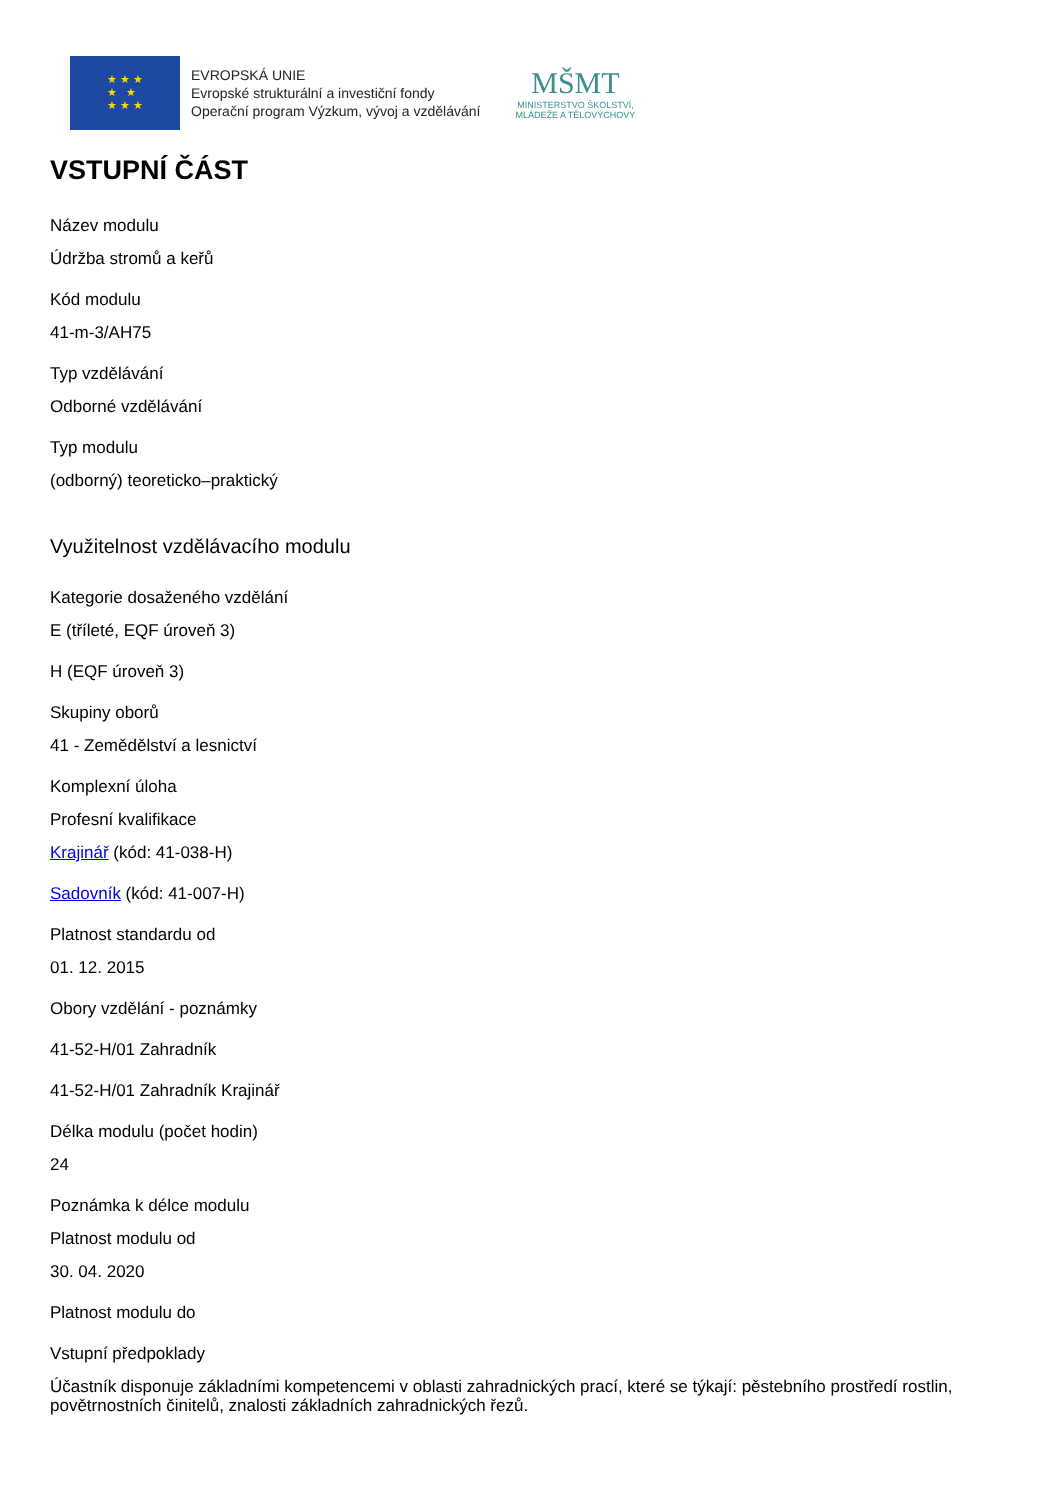★ ★ ★
★ ★
★ ★ ★
EVROPSKÁ UNIE
Evropské strukturální a investiční fondy
Operační program Výzkum, vývoj a vzdělávání
MŠMT
MINISTERSTVO ŠKOLSTVÍ,
MLÁDEŽE A TĚLOVÝCHOVY
VSTUPNÍ ČÁST
Název modulu
Údržba stromů a keřů
Kód modulu
41-m-3/AH75
Typ vzdělávání
Odborné vzdělávání
Typ modulu
(odborný) teoreticko–praktický
Využitelnost vzdělávacího modulu
Kategorie dosaženého vzdělání
E (tříleté, EQF úroveň 3)
H (EQF úroveň 3)
Skupiny oborů
41 - Zemědělství a lesnictví
Komplexní úloha
Profesní kvalifikace
Krajinář (kód: 41-038-H)
Sadovník (kód: 41-007-H)
Platnost standardu od
01. 12. 2015
Obory vzdělání - poznámky
41-52-H/01 Zahradník
41-52-H/01 Zahradník Krajinář
Délka modulu (počet hodin)
24
Poznámka k délce modulu
Platnost modulu od
30. 04. 2020
Platnost modulu do
Vstupní předpoklady
Účastník disponuje základními kompetencemi v oblasti zahradnických prací, které se týkají: pěstebního prostředí rostlin, povětrnostních činitelů, znalosti základních zahradnických řezů.